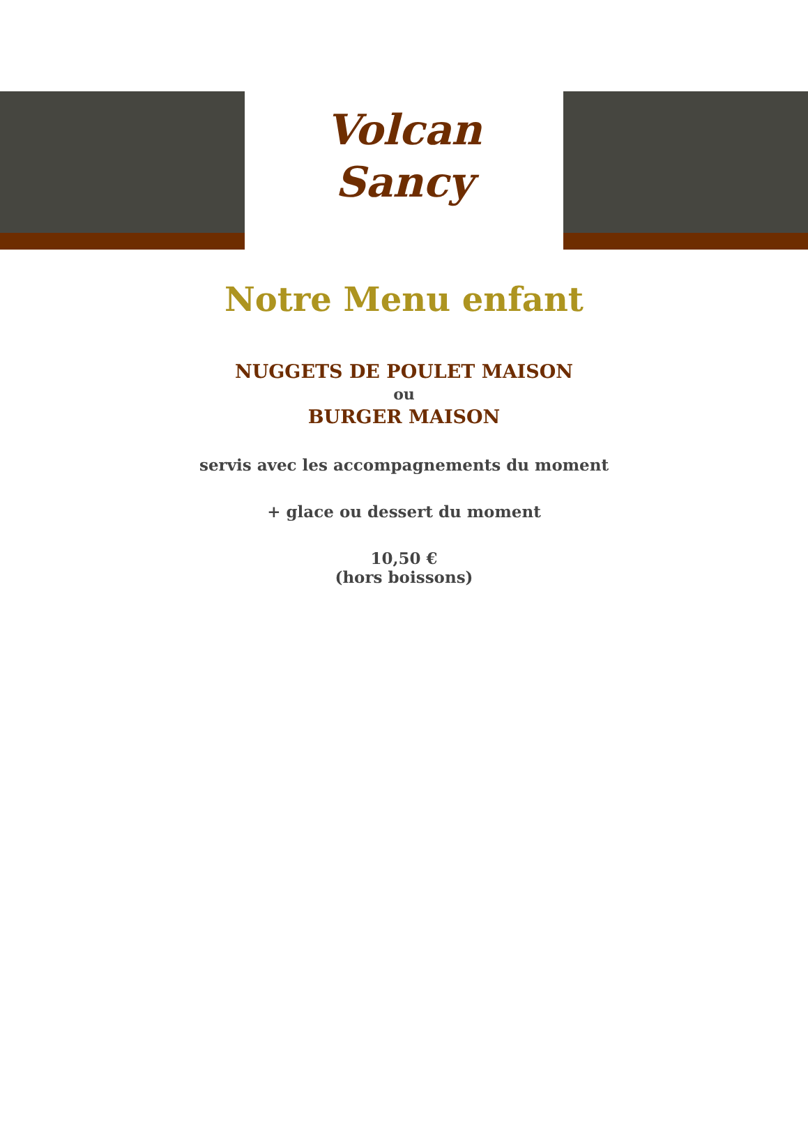Volcan
Sancy
Notre Menu enfant
NUGGETS DE POULET MAISON
ou
BURGER MAISON
servis avec les accompagnements du moment
+ glace ou dessert du moment
10,50 €
(hors boissons)